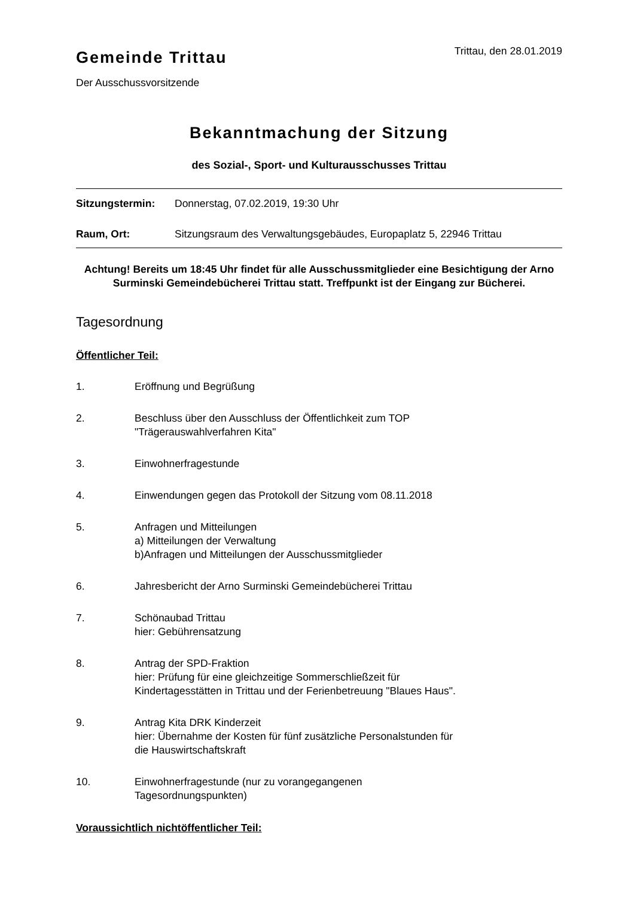Gemeinde Trittau
Trittau, den 28.01.2019
Der Ausschussvorsitzende
Bekanntmachung der Sitzung
des Sozial-, Sport- und Kulturausschusses Trittau
Sitzungstermin: Donnerstag, 07.02.2019, 19:30 Uhr
Raum, Ort: Sitzungsraum des Verwaltungsgebäudes, Europaplatz 5, 22946 Trittau
Achtung! Bereits um 18:45 Uhr findet für alle Ausschussmitglieder eine Besichtigung der Arno Surminski Gemeindebücherei Trittau statt. Treffpunkt ist der Eingang zur Bücherei.
Tagesordnung
Öffentlicher Teil:
1. Eröffnung und Begrüßung
2. Beschluss über den Ausschluss der Öffentlichkeit zum TOP "Trägerauswahlverfahren Kita"
3. Einwohnerfragestunde
4. Einwendungen gegen das Protokoll der Sitzung vom 08.11.2018
5. Anfragen und Mitteilungen
a) Mitteilungen der Verwaltung
b)Anfragen und Mitteilungen der Ausschussmitglieder
6. Jahresbericht der Arno Surminski Gemeindebücherei Trittau
7. Schönaubad Trittau
hier: Gebührensatzung
8. Antrag der SPD-Fraktion
hier: Prüfung für eine gleichzeitige Sommerschließzeit für Kindertagesstätten in Trittau und der Ferienbetreuung "Blaues Haus".
9. Antrag Kita DRK Kinderzeit
hier: Übernahme der Kosten für fünf zusätzliche Personalstunden für die Hauswirtschaftskraft
10. Einwohnerfragestunde (nur zu vorangegangenen Tagesordnungspunkten)
Voraussichtlich nichtöffentlicher Teil: